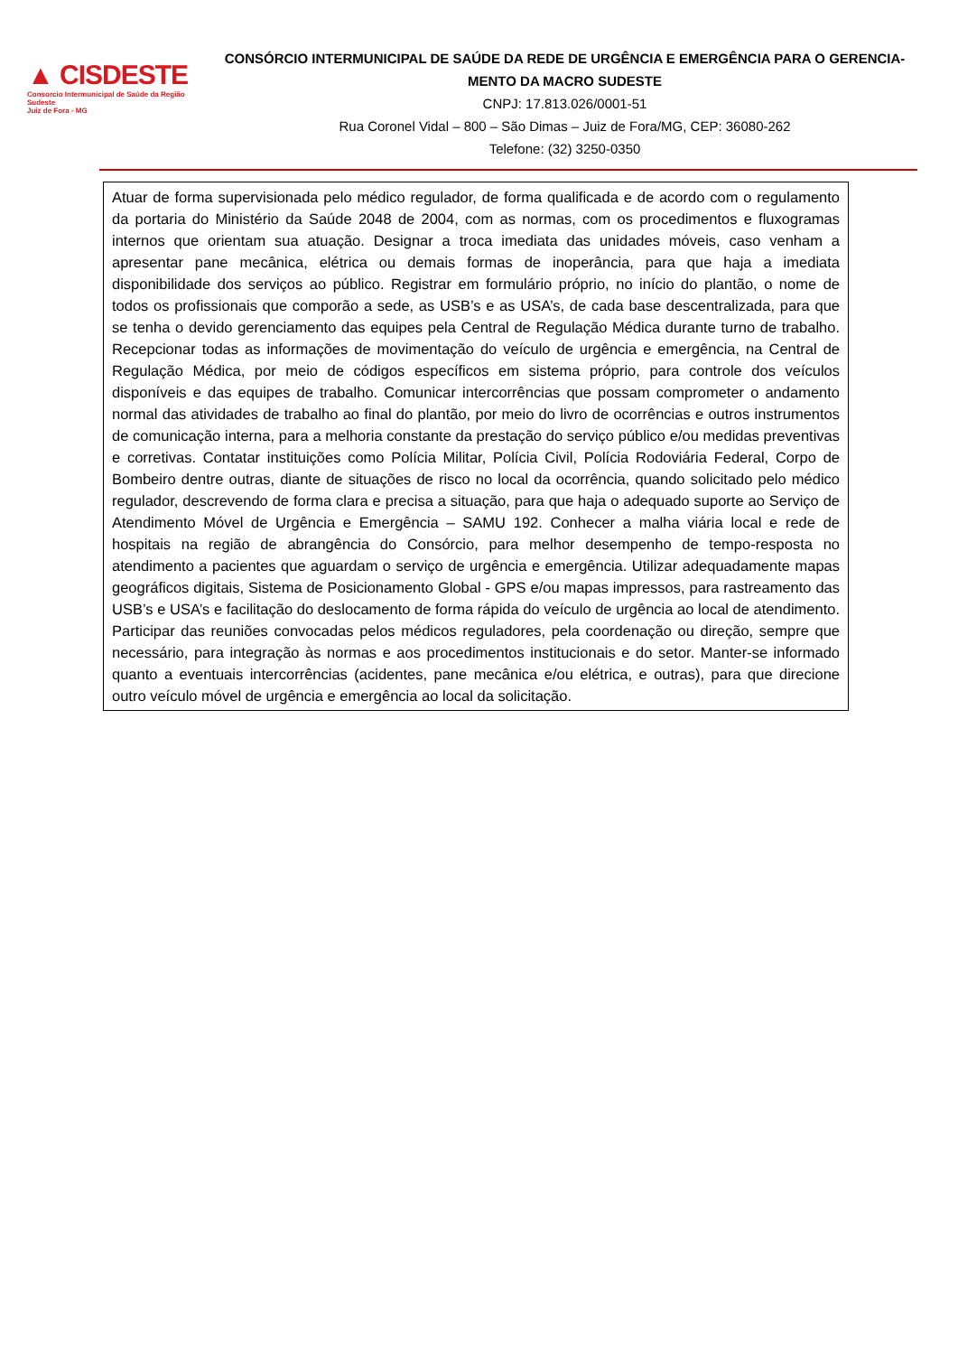▲ CISDESTE
Consorcio Intermunicipal de Saúde da Região Sudeste
Juiz de Fora - MG
CONSÓRCIO INTERMUNICIPAL DE SAÚDE DA REDE DE URGÊNCIA E EMERGÊNCIA PARA O GERENCIA-MENTO DA MACRO SUDESTE
CNPJ: 17.813.026/0001-51
Rua Coronel Vidal – 800 – São Dimas – Juiz de Fora/MG, CEP: 36080-262
Telefone: (32) 3250-0350
| Atuar de forma supervisionada pelo médico regulador, de forma qualificada e de acordo com o regulamento da portaria do Ministério da Saúde 2048 de 2004, com as normas, com os procedimentos e fluxogramas internos que orientam sua atuação. Designar a troca imediata das unidades móveis, caso venham a apresentar pane mecânica, elétrica ou demais formas de inoperância, para que haja a imediata disponibilidade dos serviços ao público. Registrar em formulário próprio, no início do plantão, o nome de todos os profissionais que comporão a sede, as USB’s e as USA’s, de cada base descentralizada, para que se tenha o devido gerenciamento das equipes pela Central de Regulação Médica durante turno de trabalho. Recepcionar todas as informações de movimentação do veículo de urgência e emergência, na Central de Regulação Médica, por meio de códigos específicos em sistema próprio, para controle dos veículos disponíveis e das equipes de trabalho. Comunicar intercorrências que possam comprometer o andamento normal das atividades de trabalho ao final do plantão, por meio do livro de ocorrências e outros instrumentos de comunicação interna, para a melhoria constante da prestação do serviço público e/ou medidas preventivas e corretivas. Contatar instituições como Polícia Militar, Polícia Civil, Polícia Rodoviária Federal, Corpo de Bombeiro dentre outras, diante de situações de risco no local da ocorrência, quando solicitado pelo médico regulador, descrevendo de forma clara e precisa a situação, para que haja o adequado suporte ao Serviço de Atendimento Móvel de Urgência e Emergência – SAMU 192. Conhecer a malha viária local e rede de hospitais na região de abrangência do Consórcio, para melhor desempenho de tempo-resposta no atendimento a pacientes que aguardam o serviço de urgência e emergência. Utilizar adequadamente mapas geográficos digitais, Sistema de Posicionamento Global - GPS e/ou mapas impressos, para rastreamento das USB’s e USA’s e facilitação do deslocamento de forma rápida do veículo de urgência ao local de atendimento. Participar das reuniões convocadas pelos médicos reguladores, pela coordenação ou direção, sempre que necessário, para integração às normas e aos procedimentos institucionais e do setor. Manter-se informado quanto a eventuais intercorrências (acidentes, pane mecânica e/ou elétrica, e outras), para que direcione outro veículo móvel de urgência e emergência ao local da solicitação. |